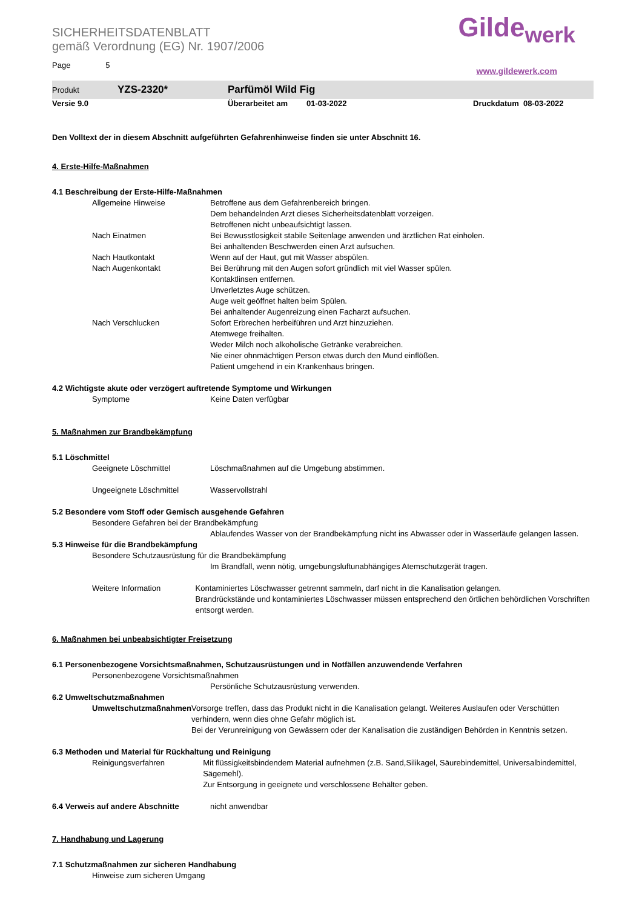Gilde<sub>werk</sub>
www.gildewerk.com
SICHERHEITSDATENBLATT
gemäß Verordnung (EG) Nr. 1907/2006
Page 5
Produkt YZS-2320* Parfümöl Wild Fig
Versie 9.0 Überarbeitet am 01-03-2022 Druckdatum 08-03-2022
Den Volltext der in diesem Abschnitt aufgeführten Gefahrenhinweise finden sie unter Abschnitt 16.
4. Erste-Hilfe-Maßnahmen
4.1 Beschreibung der Erste-Hilfe-Maßnahmen
Allgemeine Hinweise Betroffene aus dem Gefahrenbereich bringen.
Dem behandelnden Arzt dieses Sicherheitsdatenblatt vorzeigen.
Betroffenen nicht unbeaufsichtigt lassen.
Nach Einatmen Bei Bewusstlosigkeit stabile Seitenlage anwenden und ärztlichen Rat einholen.
Bei anhaltenden Beschwerden einen Arzt aufsuchen.
Nach Hautkontakt Wenn auf der Haut, gut mit Wasser abspülen.
Nach Augenkontakt Bei Berührung mit den Augen sofort gründlich mit viel Wasser spülen.
Kontaktlinsen entfernen.
Unverletztes Auge schützen.
Auge weit geöffnet halten beim Spülen.
Bei anhaltender Augenreizung einen Facharzt aufsuchen.
Nach Verschlucken Sofort Erbrechen herbeiführen und Arzt hinzuziehen.
Atemwege freihalten.
Weder Milch noch alkoholische Getränke verabreichen.
Nie einer ohnmächtigen Person etwas durch den Mund einflößen.
Patient umgehend in ein Krankenhaus bringen.
4.2 Wichtigste akute oder verzögert auftretende Symptome und Wirkungen
Symptome Keine Daten verfügbar
5. Maßnahmen zur Brandbekämpfung
5.1 Löschmittel
Geeignete Löschmittel Löschmaßnahmen auf die Umgebung abstimmen.
Ungeeignete Löschmittel Wasservollstrahl
5.2 Besondere vom Stoff oder Gemisch ausgehende Gefahren
Besondere Gefahren bei der Brandbekämpfung
Ablaufendes Wasser von der Brandbekämpfung nicht ins Abwasser oder in Wasserläufe gelangen lassen.
5.3 Hinweise für die Brandbekämpfung
Besondere Schutzausrüstung für die Brandbekämpfung
Im Brandfall, wenn nötig, umgebungsluftunabhängiges Atemschutzgerät tragen.
Weitere Information Kontaminiertes Löschwasser getrennt sammeln, darf nicht in die Kanalisation gelangen.
Brandrückstände und kontaminiertes Löschwasser müssen entsprechend den örtlichen behördlichen Vorschriften entsorgt werden.
6. Maßnahmen bei unbeabsichtigter Freisetzung
6.1 Personenbezogene Vorsichtsmaßnahmen, Schutzausrüstungen und in Notfällen anzuwendende Verfahren
Personenbezogene Vorsichtsmaßnahmen
Persönliche Schutzausrüstung verwenden.
6.2 Umweltschutzmaßnahmen
Umweltschutzmaßnahmen Vorsorge treffen, dass das Produkt nicht in die Kanalisation gelangt. Weiteres Auslaufen oder Verschütten verhindern, wenn dies ohne Gefahr möglich ist.
Bei der Verunreinigung von Gewässern oder der Kanalisation die zuständigen Behörden in Kenntnis setzen.
6.3 Methoden und Material für Rückhaltung und Reinigung
Reinigungsverfahren Mit flüssigkeitsbindendem Material aufnehmen (z.B. Sand,Silikagel, Säurebindemittel, Universalbindemittel, Sägemehl).
Zur Entsorgung in geeignete und verschlossene Behälter geben.
6.4 Verweis auf andere Abschnitte nicht anwendbar
7. Handhabung und Lagerung
7.1 Schutzmaßnahmen zur sicheren Handhabung
Hinweise zum sicheren Umgang